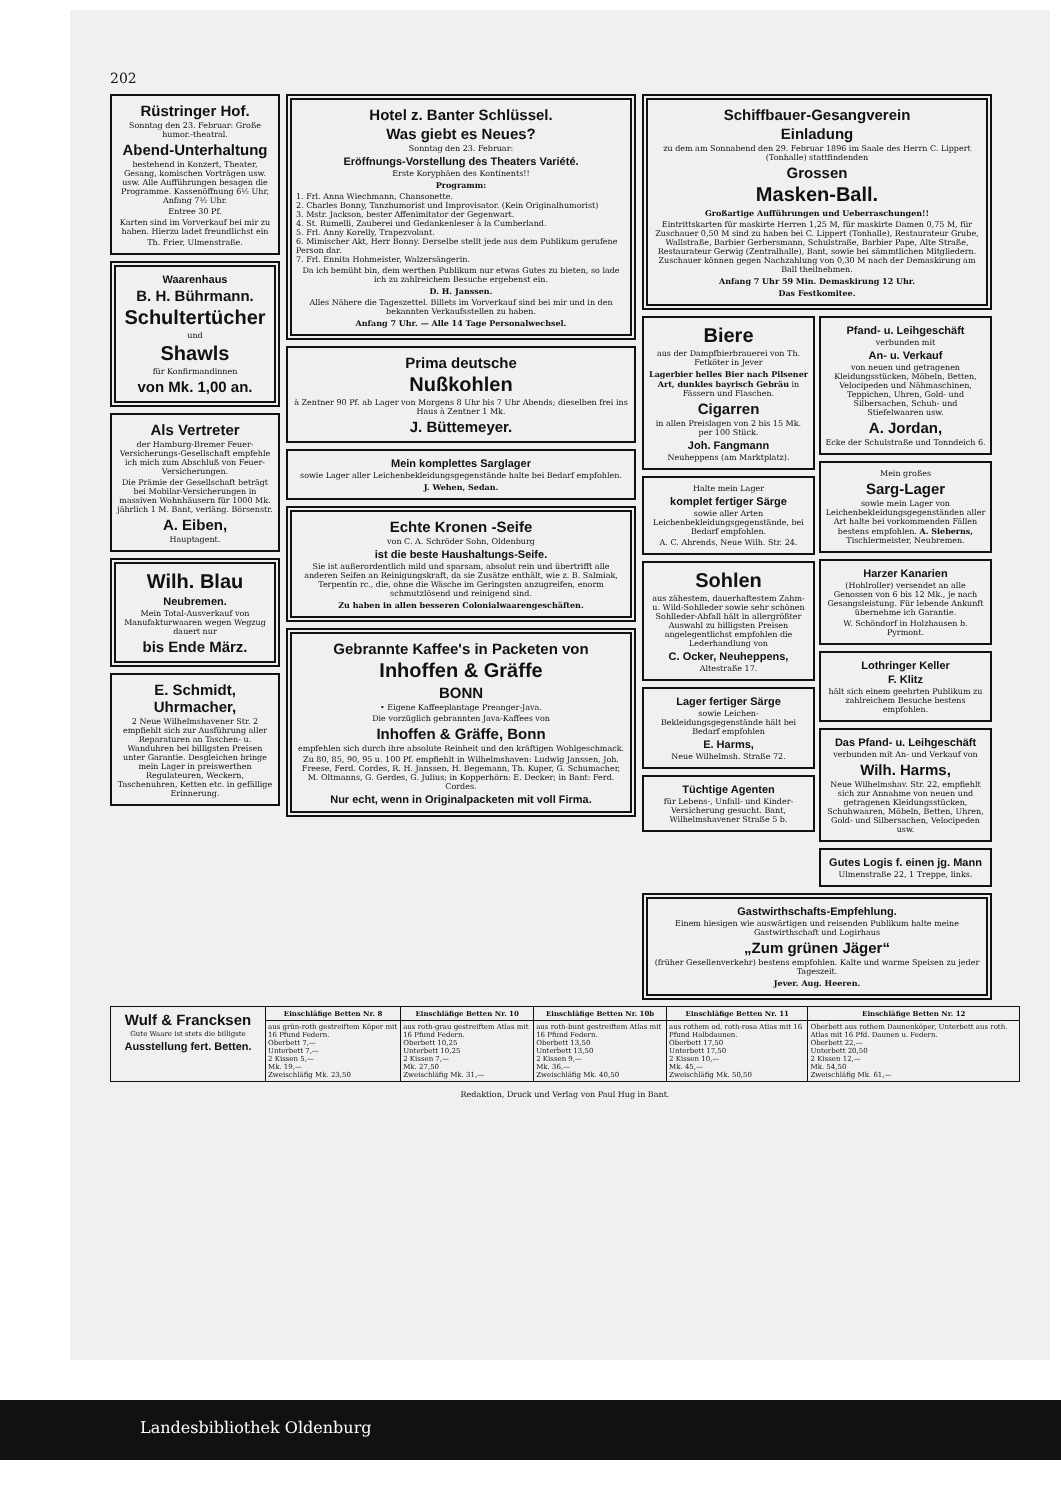202
Rüstringer Hof.
Sonntag den 23. Februar: Große humor.-theatral.
Abend-Unterhaltung
bestehend in Konzert, Theater, Gesang, komischen Vorträgen usw. usw. Alle Aufführungen besagen die Programme. Kassenöffnung 6½ Uhr, Anfang 7½ Uhr.
Entree 30 Pf.
Karten sind im Vorverkauf bei mir zu haben. Hierzu ladet freundlichst ein
Th. Frier, Ulmenstraße.
Waarenhaus
B. H. Bührmann.
Schultertücher
und
Shawls
für Konfirmandinnen
von Mk. 1,00 an.
Als Vertreter
der Hamburg-Bremer Feuer-Versicherungs-Gesellschaft empfehle ich mich zum Abschluß von Feuer-Versicherungen.
Die Prämie der Gesellschaft beträgt bei Mobilar-Versicherungen in massiven Wohnhäusern für 1000 Mk. jährlich 1 M. Bant, verläng. Börsenstr.
A. Eiben,
Hauptagent.
Wilh. Blau
Neubremen.
Mein Total-Ausverkauf von Manufakturwaaren wegen Wegzug dauert nur
bis Ende März.
E. Schmidt, Uhrmacher,
2 Neue Wilhelmshavener Str. 2 empfiehlt sich zur Ausführung aller Reparaturen an Taschen- u. Wanduhren bei billigsten Preisen unter Garantie. Desgleichen bringe mein Lager in preiswerthen Regulateuren, Weckern, Taschenuhren, Ketten etc. in gefällige Erinnerung.
Hotel z. Banter Schlüssel.
Was giebt es Neues?
Sonntag den 23. Februar:
Eröffnungs-Vorstellung des Theaters Variété.
Erste Koryphäen des Kontinents!!
Programm:
1. Frl. Anna Wiechmann, Chansonette.
2. Charles Bonny, Tanzhumorist und Improvisator. (Kein Originalhumorist)
3. Mstr. Jackson, bester Affenimitator der Gegenwart.
4. St. Rumelli, Zauberei und Gedankenleser à la Cumberland.
5. Frl. Anny Korelly, Trapezvolant.
6. Mimischer Akt, Herr Bonny. Derselbe stellt jede aus dem Publikum gerufene Person dar.
7. Frl. Ennita Hohmeister, Walzersängerin.
Da ich bemüht bin, dem werthen Publikum nur etwas Gutes zu bieten, so lade ich zu zahlreichem Besuche ergebenst ein.
D. H. Janssen.
Alles Nähere die Tageszettel. Billets im Vorverkauf sind bei mir und in den bekannten Verkaufsstellen zu haben.
Anfang 7 Uhr. — Alle 14 Tage Personalwechsel.
Prima deutsche
Nußkohlen
à Zentner 90 Pf. ab Lager von Morgens 8 Uhr bis 7 Uhr Abends; dieselben frei ins Haus à Zentner 1 Mk.
J. Büttemeyer.
Mein komplettes Sarglager
sowie Lager aller Leichenbekleidungsgegenstände halte bei Bedarf empfohlen.
J. Wehen, Sedan.
Echte Kronen -Seife
von C. A. Schröder Sohn, Oldenburg
ist die beste Haushaltungs-Seife.
Sie ist außerordentlich mild und sparsam, absolut rein und übertrifft alle anderen Seifen an Reinigungskraft, da sie Zusätze enthält, wie z. B. Salmiak, Terpentin rc., die, ohne die Wäsche im Geringsten anzugreifen, enorm schmutzlösend und reinigend sind.
Zu haben in allen besseren Colonialwaarengeschäften.
Gebrannte Kaffee's in Packeten von
Inhoffen & Gräffe
BONN
• Eigene Kaffeeplantage Preanger-Java.
Die vorzüglich gebrannten Java-Kaffees von
Inhoffen & Gräffe, Bonn
empfehlen sich durch ihre absolute Reinheit und den kräftigen Wohlgeschmack.
Zu 80, 85, 90, 95 u. 100 Pf. empfiehlt in Wilhelmshaven: Ludwig Janssen, Joh. Freese, Ferd. Cordes, R. H. Janssen, H. Begemann, Th. Kuper, G. Schumacher, M. Oltmanns, G. Gerdes, G. Julius; in Kopperhörn: E. Decker; in Bant: Ferd. Cordes.
Nur echt, wenn in Originalpacketen mit voll Firma.
Schiffbauer-Gesangverein
Einladung
zu dem am Sonnabend den 29. Februar 1896 im Saale des Herrn C. Lippert (Tonhalle) stattfindenden
Grossen
Masken-Ball.
Großartige Aufführungen und Ueberraschungen!!
Eintrittskarten für maskirte Herren 1,25 M, für maskirte Damen 0,75 M, für Zuschauer 0,50 M sind zu haben bei C. Lippert (Tonhalle), Restaurateur Grube, Wallstraße, Barbier Gerbersmann, Schulstraße, Barbier Pape, Alte Straße, Restaurateur Gerwig (Zentralhalle), Bant, sowie bei sämmtlichen Mitgliedern. Zuschauer können gegen Nachzahlung von 0,30 M nach der Demaskirung am Ball theilnehmen.
Anfang 7 Uhr 59 Min. Demaskirung 12 Uhr.
Das Festkomitee.
Biere
aus der Dampfbierbrauerei von Th. Fetköter in Jever
Lagerbier helles Bier nach Pilsener Art, dunkles bayrisch Gebräu in Fässern und Flaschen.
Cigarren
in allen Preislagen von 2 bis 15 Mk. per 100 Stück.
Joh. Fangmann
Neuheppens (am Marktplatz).
Halte mein Lager
komplet fertiger Särge
sowie aller Arten Leichenbekleidungsgegenstände, bei Bedarf empfohlen.
A. C. Ahrends, Neue Wilh. Str. 24.
Sohlen
aus zähestem, dauerhaftestem Zahm- u. Wild-Sohlleder sowie sehr schönen Sohlleder-Abfall hält in allergrößter Auswahl zu billigsten Preisen angelegentlichst empfohlen die Lederhandlung von
C. Ocker, Neuheppens,
Altestraße 17.
Lager fertiger Särge
sowie Leichen-Bekleidungsgegenstände hält bei Bedarf empfohlen
E. Harms,
Neue Wilhelmsh. Straße 72.
Tüchtige Agenten
für Lebens-, Unfall- und Kinder-Versicherung gesucht. Bant, Wilhelmshavener Straße 5 b.
Pfand- u. Leihgeschäft
verbunden mit
An- u. Verkauf
von neuen und getragenen Kleidungsstücken, Möbeln, Betten, Velocipeden und Nähmaschinen, Teppichen, Uhren, Gold- und Silbersachen, Schuh- und Stiefelwaaren usw.
A. Jordan,
Ecke der Schulstraße und Tonndeich 6.
Mein großes
Sarg-Lager
sowie mein Lager von Leichenbekleidungsgegenständen aller Art halte bei vorkommenden Fällen bestens empfohlen. A. Sieberns, Tischlermeister, Neubremen.
Harzer Kanarien
(Hohlroller) versendet an alle Genossen von 6 bis 12 Mk., je nach Gesangsleistung. Für lebende Ankunft übernehme ich Garantie.
W. Schöndorf in Holzhausen b. Pyrmont.
Lothringer Keller
F. Klitz
hält sich einem geehrten Publikum zu zahlreichem Besuche bestens empfohlen.
Das Pfand- u. Leihgeschäft
verbunden mit An- und Verkauf von
Wilh. Harms,
Neue Wilhelmshav. Str. 22, empfiehlt sich zur Annahme von neuen und getragenen Kleidungsstücken, Schuhwaaren, Möbeln, Betten, Uhren, Gold- und Silbersachen, Velocipeden usw.
Gutes Logis f. einen jg. Mann
Ulmenstraße 22, 1 Treppe, links.
Gastwirthschafts-Empfehlung.
Einem hiesigen wie auswärtigen und reisenden Publikum halte meine Gastwirthschaft und Logirhaus
„Zum grünen Jäger“
(früher Gesellenverkehr) bestens empfohlen. Kalte und warme Speisen zu jeder Tageszeit.
Jever. Aug. Heeren.
| Wulf & Francksen Gute Waare ist stets die billigste Ausstellung fert. Betten. | Einschläfige Betten Nr. 8 | Einschläfige Betten Nr. 10 | Einschläfige Betten Nr. 10b | Einschläfige Betten Nr. 11 | Einschläfige Betten Nr. 12 |
| | aus grün-roth gestreiftem Köper mit 16 Pfund Federn. Oberbett 7,— Unterbett 7,— 2 Kissen 5,— Mk. 19,— Zweischläfig Mk. 23,50 | aus roth-grau gestreiftem Atlas mit 16 Pfund Federn. Oberbett 10,25 Unterbett 10,25 2 Kissen 7,— Mk. 27,50 Zweischläfig Mk. 31,— | aus roth-bunt gestreiftem Atlas mit 16 Pfund Federn. Oberbett 13,50 Unterbett 13,50 2 Kissen 9,— Mk. 36,— Zweischläfig Mk. 40,50 | aus rothem od. roth-rosa Atlas mit 16 Pfund Halbdaunen. Oberbett 17,50 Unterbett 17,50 2 Kissen 10,— Mk. 45,— Zweischläfig Mk. 50,50 | Oberbett aus rothem Daunenköper, Unterbett aus roth. Atlas mit 16 Pfd. Daunen u. Federn. Oberbett 22,— Unterbett 20,50 2 Kissen 12,— Mk. 54,50 Zweischläfig Mk. 61,— |
Redaktion, Druck und Verlag von Paul Hug in Bant.
Landesbibliothek Oldenburg